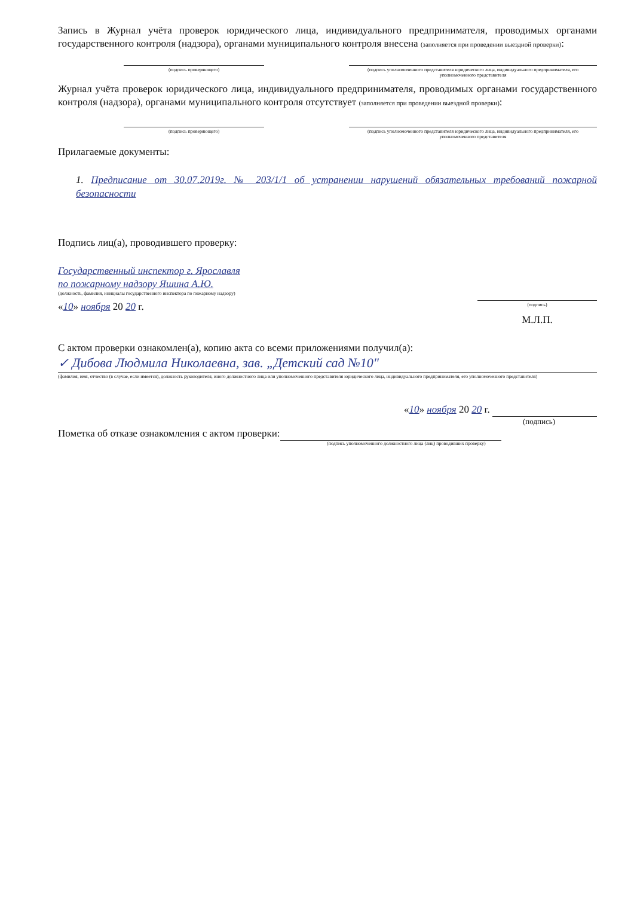Запись в Журнал учёта проверок юридического лица, индивидуального предпринимателя, проводимых органами государственного контроля (надзора), органами муниципального контроля внесена (заполняется при проведении выездной проверки):
(подпись проверяющего) (подпись уполномоченного представителя юридического лица, индивидуального предпринимателя, его уполномоченного представителя
Журнал учёта проверок юридического лица, индивидуального предпринимателя, проводимых органами государственного контроля (надзора), органами муниципального контроля отсутствует (заполняется при проведении выездной проверки):
(подпись проверяющего) (подпись уполномоченного представителя юридического лица, индивидуального предпринимателя, его уполномоченного представителя
Прилагаемые документы:
1. Предписание от 30.07.2019г. № 203/1/1 об устранении нарушений обязательных требований пожарной безопасности
Подпись лиц(а), проводившего проверку:
Государственный инспектор г. Ярославля
по пожарному надзору Яшина А.Ю.
(должность, фамилия, инициалы государственного инспектора по пожарному надзору)
«10» ноября 20 20 г.
(подпись)
М.Л.П.
С актом проверки ознакомлен(а), копию акта со всеми приложениями получил(а):
✓ Дибова Людмила Николаевна, зав. „Детский сад №10"
(фамилия, имя, отчество (в случае, если имеется), должность руководителя, иного должностного лица или уполномоченного представителя юридического лица, индивидуального предпринимателя, его уполномоченного представителя)
«10» ноября 20 20 г.
(подпись)
Пометка об отказе ознакомления с актом проверки:
(подпись уполномоченного должностного лица (лиц) проводивших проверку)